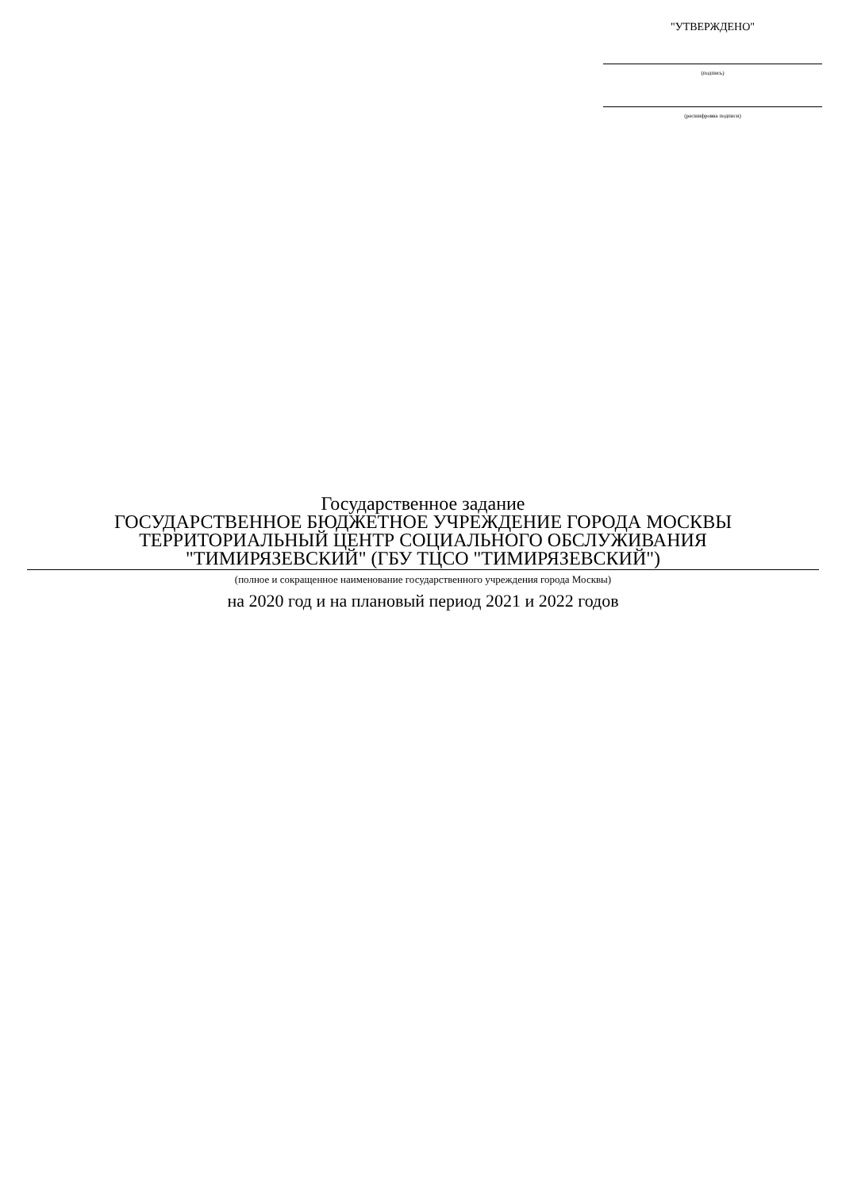"УТВЕРЖДЕНО"
(подпись)
(расшифровка подписи)
Государственное задание
ГОСУДАРСТВЕННОЕ БЮДЖЕТНОЕ УЧРЕЖДЕНИЕ ГОРОДА МОСКВЫ
ТЕРРИТОРИАЛЬНЫЙ ЦЕНТР СОЦИАЛЬНОГО ОБСЛУЖИВАНИЯ
"ТИМИРЯЗЕВСКИЙ" (ГБУ ТЦСО "ТИМИРЯЗЕВСКИЙ")
(полное и сокращенное наименование государственного учреждения города Москвы)
на 2020 год и на плановый период 2021 и 2022 годов